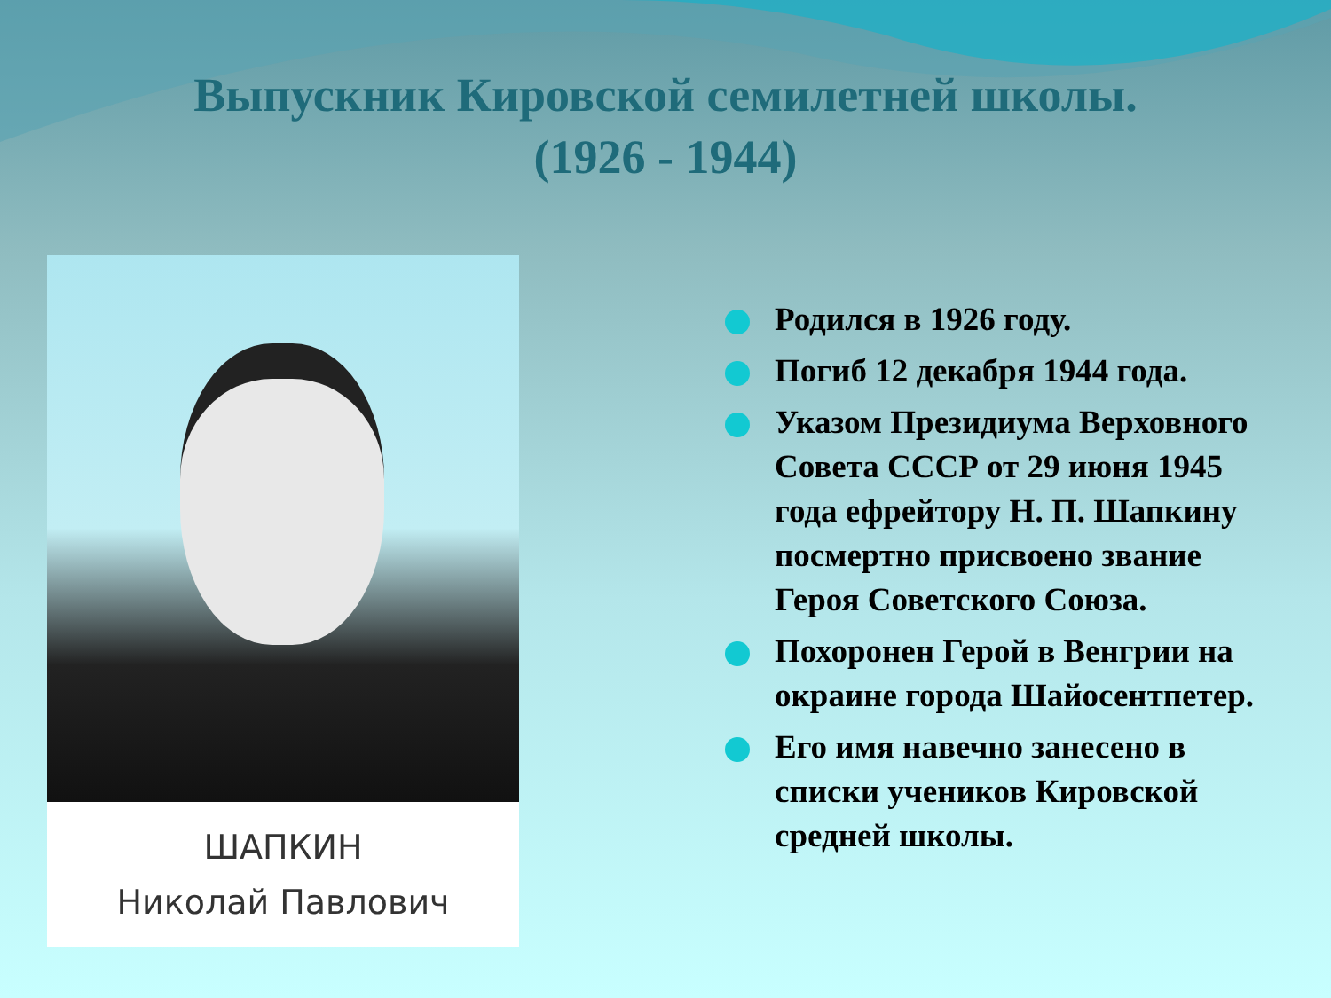Выпускник Кировской семилетней школы.
(1926 - 1944)
ШАПКИН
Николай Павлович
Родился в 1926 году.
Погиб 12 декабря 1944 года.
Указом Президиума Верховного Совета СССР от 29 июня 1945 года ефрейтору Н. П. Шапкину посмертно присвоено звание Героя Советского Союза.
Похоронен Герой в Венгрии на окраине города Шайосентпетер.
Его имя навечно занесено в списки учеников Кировской средней школы.